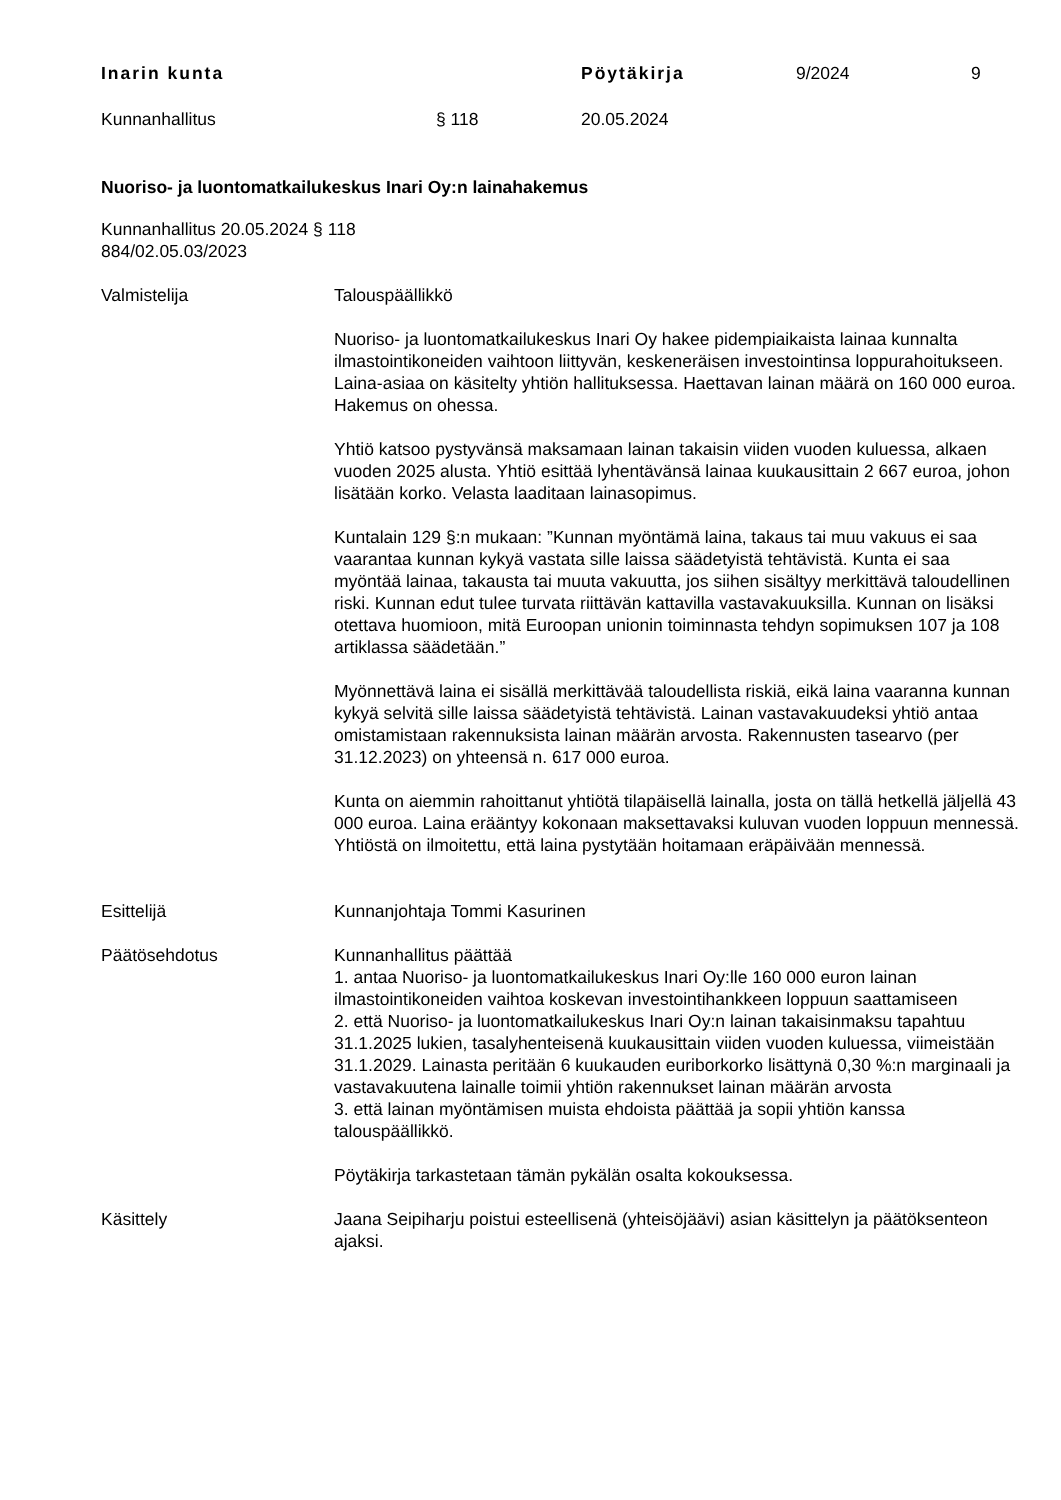Inarin kunta Pöytäkirja 9/2024 9
Kunnanhallitus § 118 20.05.2024
Nuoriso- ja luontomatkailukeskus Inari Oy:n lainahakemus
Kunnanhallitus 20.05.2024 § 118
884/02.05.03/2023
Valmistelija Talouspäällikkö
Nuoriso- ja luontomatkailukeskus Inari Oy hakee pidempiaikaista lainaa kunnalta ilmastointikoneiden vaihtoon liittyvän, keskeneräisen investointinsa loppurahoitukseen. Laina-asiaa on käsitelty yhtiön hallituksessa. Haettavan lainan määrä on 160 000 euroa. Hakemus on ohessa.
Yhtiö katsoo pystyvänsä maksamaan lainan takaisin viiden vuoden kuluessa, alkaen vuoden 2025 alusta. Yhtiö esittää lyhentävänsä lainaa kuukausittain 2 667 euroa, johon lisätään korko. Velasta laaditaan lainasopimus.
Kuntalain 129 §:n mukaan: ”Kunnan myöntämä laina, takaus tai muu vakuus ei saa vaarantaa kunnan kykyä vastata sille laissa säädetyistä tehtävistä. Kunta ei saa myöntää lainaa, takausta tai muuta vakuutta, jos siihen sisältyy merkittävä taloudellinen riski. Kunnan edut tulee turvata riittävän kattavilla vastavakuuksilla. Kunnan on lisäksi otettava huomioon, mitä Euroopan unionin toiminnasta tehdyn sopimuksen 107 ja 108 artiklassa säädetään.”
Myönnettävä laina ei sisällä merkittävää taloudellista riskiä, eikä laina vaaranna kunnan kykyä selvitä sille laissa säädetyistä tehtävistä. Lainan vastavakuudeksi yhtiö antaa omistamistaan rakennuksista lainan määrän arvosta. Rakennusten tasearvo (per 31.12.2023) on yhteensä n. 617 000 euroa.
Kunta on aiemmin rahoittanut yhtiötä tilapäisellä lainalla, josta on tällä hetkellä jäljellä 43 000 euroa. Laina erääntyy kokonaan maksettavaksi kuluvan vuoden loppuun mennessä. Yhtiöstä on ilmoitettu, että laina pystytään hoitamaan eräpäivään mennessä.
Esittelijä Kunnanjohtaja Tommi Kasurinen
Päätösehdotus Kunnanhallitus päättää
1. antaa Nuoriso- ja luontomatkailukeskus Inari Oy:lle 160 000 euron lainan ilmastointikoneiden vaihtoa koskevan investointihankkeen loppuun saattamiseen
2. että Nuoriso- ja luontomatkailukeskus Inari Oy:n lainan takaisinmaksu tapahtuu 31.1.2025 lukien, tasalyhenteisenä kuukausittain viiden vuoden kuluessa, viimeistään 31.1.2029. Lainasta peritään 6 kuukauden euriborkorko lisättynä 0,30 %:n marginaali ja vastavakuutena lainalle toimii yhtiön rakennukset lainan määrän arvosta
3. että lainan myöntämisen muista ehdoista päättää ja sopii yhtiön kanssa talouspäällikkö.
Pöytäkirja tarkastetaan tämän pykälän osalta kokouksessa.
Käsittely Jaana Seipiharju poistui esteellisenä (yhteisöjäävi) asian käsittelyn ja päätöksenteon ajaksi.